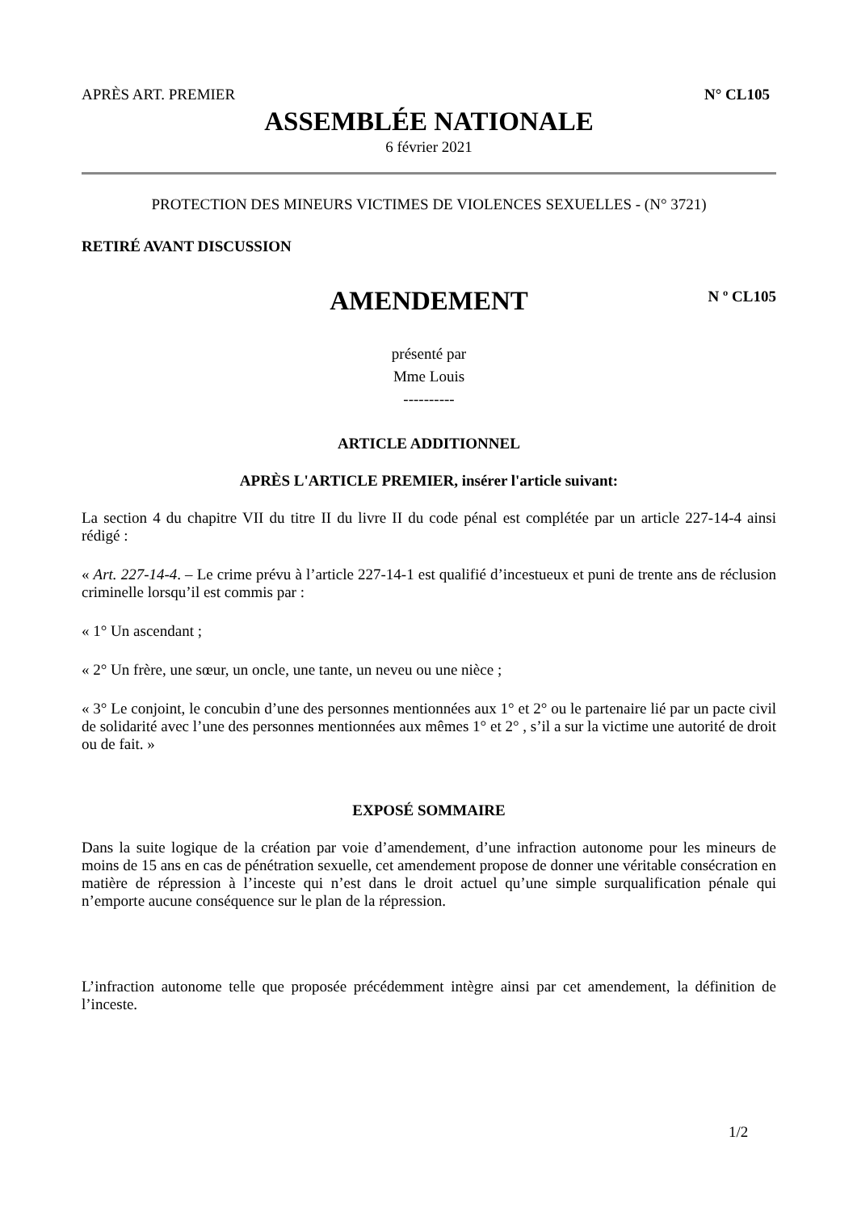APRÈS ART. PREMIER N° CL105
ASSEMBLÉE NATIONALE
6 février 2021
PROTECTION DES MINEURS VICTIMES DE VIOLENCES SEXUELLES - (N° 3721)
RETIRÉ AVANT DISCUSSION
AMENDEMENT
N º CL105
présenté par
Mme Louis
----------
ARTICLE ADDITIONNEL
APRÈS L'ARTICLE PREMIER, insérer l'article suivant:
La section 4 du chapitre VII du titre II du livre II du code pénal est complétée par un article 227-14-4 ainsi rédigé :
« Art. 227-14-4. – Le crime prévu à l’article 227-14-1 est qualifié d’incestueux et puni de trente ans de réclusion criminelle lorsqu’il est commis par :
« 1° Un ascendant ;
« 2° Un frère, une sœur, un oncle, une tante, un neveu ou une nièce ;
« 3° Le conjoint, le concubin d’une des personnes mentionnées aux 1° et 2° ou le partenaire lié par un pacte civil de solidarité avec l’une des personnes mentionnées aux mêmes 1° et 2° , s’il a sur la victime une autorité de droit ou de fait. »
EXPOSÉ SOMMAIRE
Dans la suite logique de la création par voie d’amendement, d’une infraction autonome pour les mineurs de moins de 15 ans en cas de pénétration sexuelle, cet amendement propose de donner une véritable consécration en matière de répression à l’inceste qui n’est dans le droit actuel qu’une simple surqualification pénale qui n’emporte aucune conséquence sur le plan de la répression.
L’infraction autonome telle que proposée précédemment intègre ainsi par cet amendement, la définition de l’inceste.
1/2